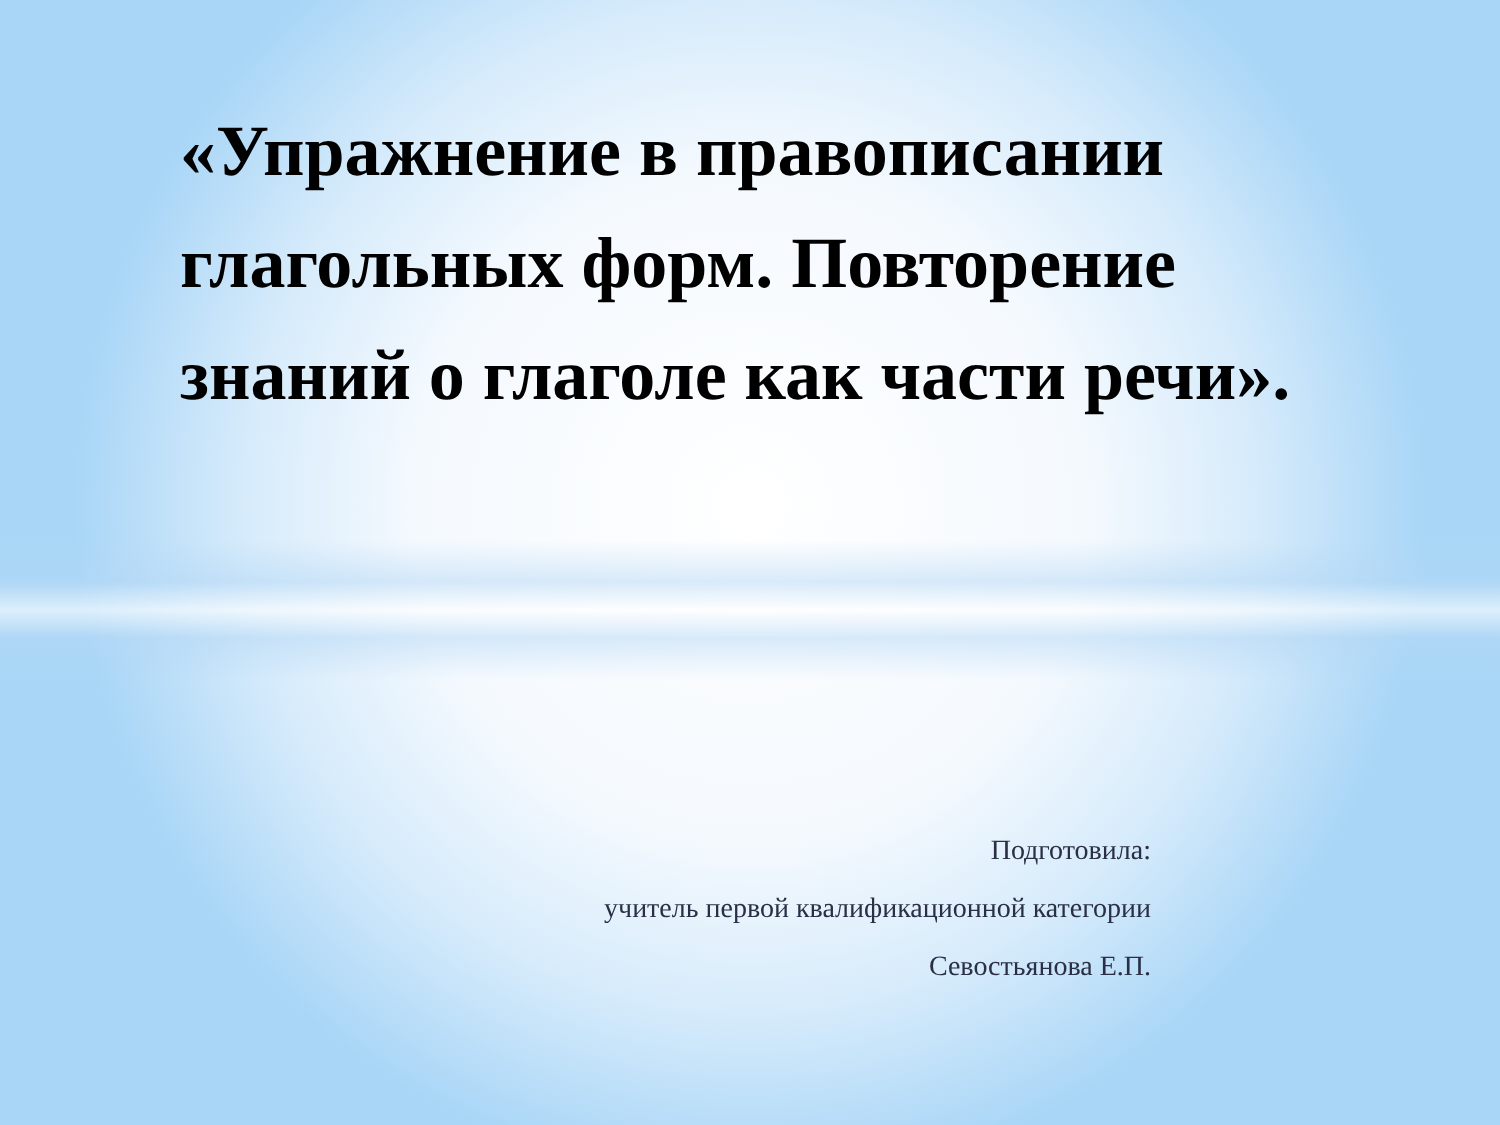«Упражнение в правописании глагольных форм. Повторение знаний о глаголе как части речи».
Подготовила:
учитель первой квалификационной категории
Севостьянова Е.П.